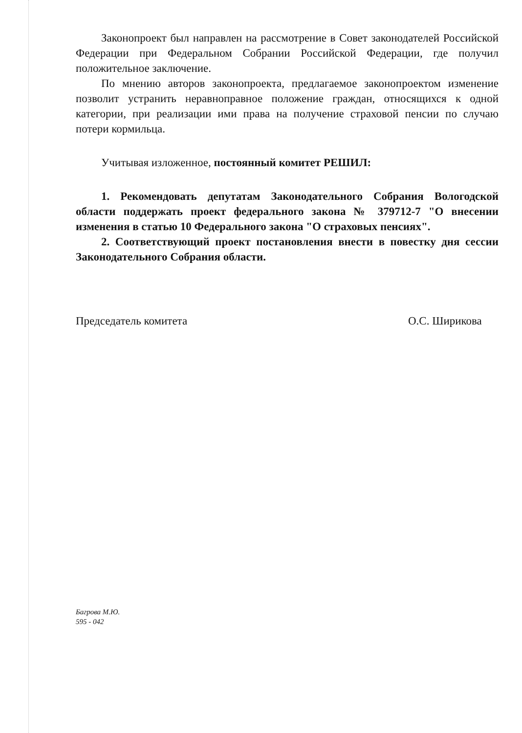Законопроект был направлен на рассмотрение в Совет законодателей Российской Федерации при Федеральном Собрании Российской Федерации, где получил положительное заключение.
По мнению авторов законопроекта, предлагаемое законопроектом изменение позволит устранить неравноправное положение граждан, относящихся к одной категории, при реализации ими права на получение страховой пенсии по случаю потери кормильца.
Учитывая изложенное, постоянный комитет РЕШИЛ:
1. Рекомендовать депутатам Законодательного Собрания Вологодской области поддержать проект федерального закона № 379712-7 "О внесении изменения в статью 10 Федерального закона "О страховых пенсиях".
2. Соответствующий проект постановления внести в повестку дня сессии Законодательного Собрания области.
Председатель комитета О.С. Ширикова
Багрова М.Ю.
595 - 042